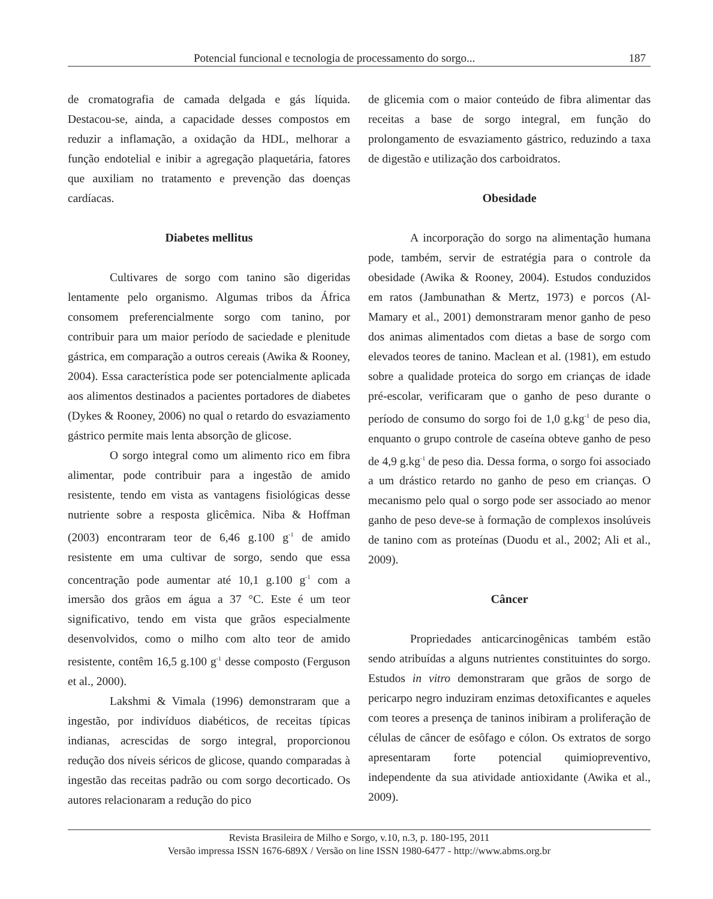Potencial funcional e tecnologia de processamento do sorgo... 187
de cromatografia de camada delgada e gás líquida. Destacou-se, ainda, a capacidade desses compostos em reduzir a inflamação, a oxidação da HDL, melhorar a função endotelial e inibir a agregação plaquetária, fatores que auxiliam no tratamento e prevenção das doenças cardíacas.
Diabetes mellitus
Cultivares de sorgo com tanino são digeridas lentamente pelo organismo. Algumas tribos da África consomem preferencialmente sorgo com tanino, por contribuir para um maior período de saciedade e plenitude gástrica, em comparação a outros cereais (Awika & Rooney, 2004). Essa característica pode ser potencialmente aplicada aos alimentos destinados a pacientes portadores de diabetes (Dykes & Rooney, 2006) no qual o retardo do esvaziamento gástrico permite mais lenta absorção de glicose.
O sorgo integral como um alimento rico em fibra alimentar, pode contribuir para a ingestão de amido resistente, tendo em vista as vantagens fisiológicas desse nutriente sobre a resposta glicêmica. Niba & Hoffman (2003) encontraram teor de 6,46 g.100 g<sup>-1</sup> de amido resistente em uma cultivar de sorgo, sendo que essa concentração pode aumentar até 10,1 g.100 g<sup>-1</sup> com a imersão dos grãos em água a 37 °C. Este é um teor significativo, tendo em vista que grãos especialmente desenvolvidos, como o milho com alto teor de amido resistente, contêm 16,5 g.100 g<sup>-1</sup> desse composto (Ferguson et al., 2000).
Lakshmi & Vimala (1996) demonstraram que a ingestão, por indivíduos diabéticos, de receitas típicas indianas, acrescidas de sorgo integral, proporcionou redução dos níveis séricos de glicose, quando comparadas à ingestão das receitas padrão ou com sorgo decorticado. Os autores relacionaram a redução do pico
de glicemia com o maior conteúdo de fibra alimentar das receitas a base de sorgo integral, em função do prolongamento de esvaziamento gástrico, reduzindo a taxa de digestão e utilização dos carboidratos.
Obesidade
A incorporação do sorgo na alimentação humana pode, também, servir de estratégia para o controle da obesidade (Awika & Rooney, 2004). Estudos conduzidos em ratos (Jambunathan & Mertz, 1973) e porcos (Al-Mamary et al., 2001) demonstraram menor ganho de peso dos animas alimentados com dietas a base de sorgo com elevados teores de tanino. Maclean et al. (1981), em estudo sobre a qualidade proteica do sorgo em crianças de idade pré-escolar, verificaram que o ganho de peso durante o período de consumo do sorgo foi de 1,0 g.kg<sup>-1</sup> de peso dia, enquanto o grupo controle de caseína obteve ganho de peso de 4,9 g.kg<sup>-1</sup> de peso dia. Dessa forma, o sorgo foi associado a um drástico retardo no ganho de peso em crianças. O mecanismo pelo qual o sorgo pode ser associado ao menor ganho de peso deve-se à formação de complexos insolúveis de tanino com as proteínas (Duodu et al., 2002; Ali et al., 2009).
Câncer
Propriedades anticarcinogênicas também estão sendo atribuídas a alguns nutrientes constituintes do sorgo. Estudos in vitro demonstraram que grãos de sorgo de pericarpo negro induziram enzimas detoxificantes e aqueles com teores a presença de taninos inibiram a proliferação de células de câncer de esôfago e cólon. Os extratos de sorgo apresentaram forte potencial quimiopreventivo, independente da sua atividade antioxidante (Awika et al., 2009).
Revista Brasileira de Milho e Sorgo, v.10, n.3, p. 180-195, 2011
Versão impressa ISSN 1676-689X / Versão on line ISSN 1980-6477 - http://www.abms.org.br